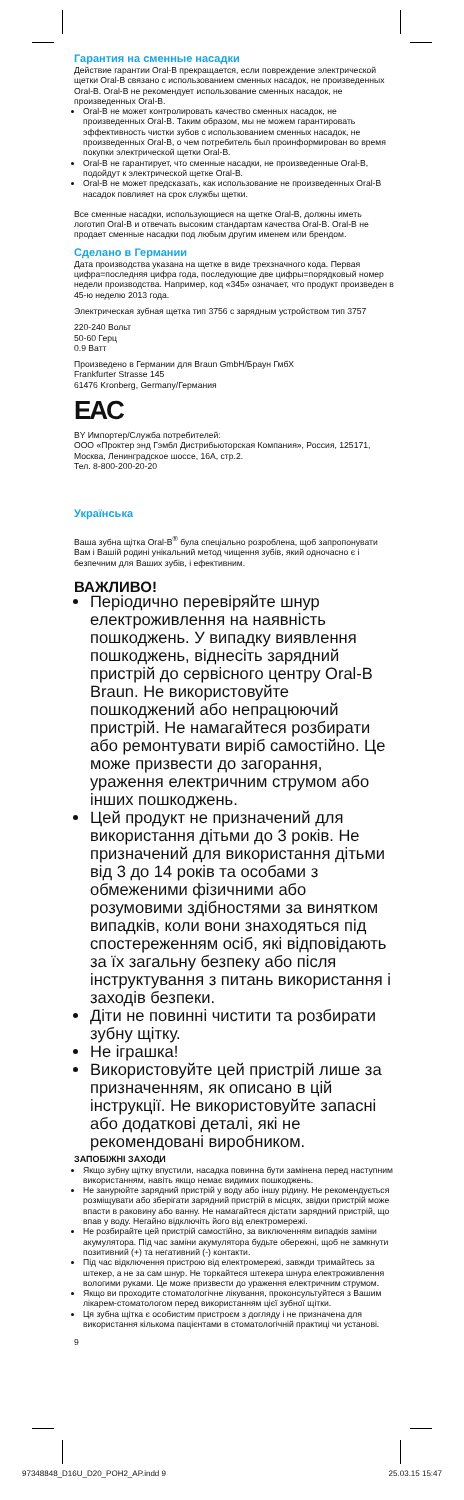Гарантия на сменные насадки
Действие гарантии Oral-B прекращается, если повреждение электрической щетки Oral-B связано с использованием сменных насадок, не произведенных Oral-B. Oral-B не рекомендует использование сменных насадок, не произведенных Oral-B.
Oral-B не может контролировать качество сменных насадок, не произведенных Oral-B. Таким образом, мы не можем гарантировать эффективность чистки зубов с использованием сменных насадок, не произведенных Oral-B, о чем потребитель был проинформирован во время покупки электрической щетки Oral-B.
Oral-B не гарантирует, что сменные насадки, не произведенные Oral-B, подойдут к электрической щетке Oral-B.
Oral-B не может предсказать, как использование не произведенных Oral-B насадок повлияет на срок службы щетки.
Все сменные насадки, использующиеся на щетке Oral-B, должны иметь логотип Oral-B и отвечать высоким стандартам качества Oral-B. Oral-B не продает сменные насадки под любым другим именем или брендом.
Сделано в Германии
Дата производства указана на щетке в виде трехзначного кода. Первая цифра=последняя цифра года, последующие две цифры=порядковый номер недели производства. Например, код «345» означает, что продукт произведен в 45-ю неделю 2013 года.
Электрическая зубная щетка тип 3756 с зарядным устройством тип 3757
220-240 Вольт
50-60 Герц
0.9 Ватт
Произведено в Германии для Braun GmbH/Браун ГмбХ
Frankfurter Strasse 145
61476 Kronberg, Germany/Германия
EAC
BY Импортер/Служба потребителей:
ООО «Проктер энд Гэмбл Дистрибьюторская Компания», Россия, 125171, Москва, Ленинградское шоссе, 16А, стр.2.
Тел. 8-800-200-20-20
Українська
Ваша зубна щітка Oral-B<sup>®</sup> була спеціально розроблена, щоб запропонувати Вам і Вашій родині унікальний метод чищення зубів, який одночасно є і безпечним для Ваших зубів, і ефективним.
ВАЖЛИВО!
Періодично перевіряйте шнур електроживлення на наявність пошкоджень. У випадку виявлення пошкоджень, віднесіть зарядний пристрій до сервісного центру Oral-B Braun. Не використовуйте пошкоджений або непрацюючий пристрій. Не намагайтеся розбирати або ремонтувати виріб самостійно. Це може призвести до загорання, ураження електричним струмом або інших пошкоджень.
Цей продукт не призначений для використання дітьми до 3 років. Не призначений для використання дітьми від 3 до 14 років та особами з обмеженими фізичними або розумовими здібностями за винятком випадків, коли вони знаходяться під спостереженням осіб, які відповідають за їх загальну безпеку або після інструктування з питань використання і заходів безпеки.
Діти не повинні чистити та розбирати зубну щітку.
Не іграшка!
Використовуйте цей пристрій лише за призначенням, як описано в цій інструкції. Не використовуйте запасні або додаткові деталі, які не рекомендовані виробником.
ЗАПОБІЖНІ ЗАХОДИ
Якщо зубну щітку впустили, насадка повинна бути замінена перед наступним використанням, навіть якщо немає видимих пошкоджень.
Не занурюйте зарядний пристрій у воду або іншу рідину. Не рекомендується розміщувати або зберігати зарядний пристрій в місцях, звідки пристрій може впасти в раковину або ванну. Не намагайтеся дістати зарядний пристрій, що впав у воду. Негайно відключіть його від електромережі.
Не розбирайте цей пристрій самостійно, за виключенням випадків заміни акумулятора. Під час заміни акумулятора будьте обережні, щоб не замкнути позитивний (+) та негативний (-) контакти.
Під час відключення пристрою від електромережі, завжди тримайтесь за штекер, а не за сам шнур. Не торкайтеся штекера шнура електроживлення вологими руками. Це може призвести до ураження електричним струмом.
Якщо ви проходите стоматологічне лікування, проконсультуйтеся з Вашим лікарем-стоматологом перед використанням цієї зубної щітки.
Ця зубна щітка є особистим пристроєм з догляду і не призначена для використання кількома пацієнтами в стоматологічній практиці чи установі.
9
97348848_D16U_D20_POH2_AP.indd 9 25.03.15 15:47